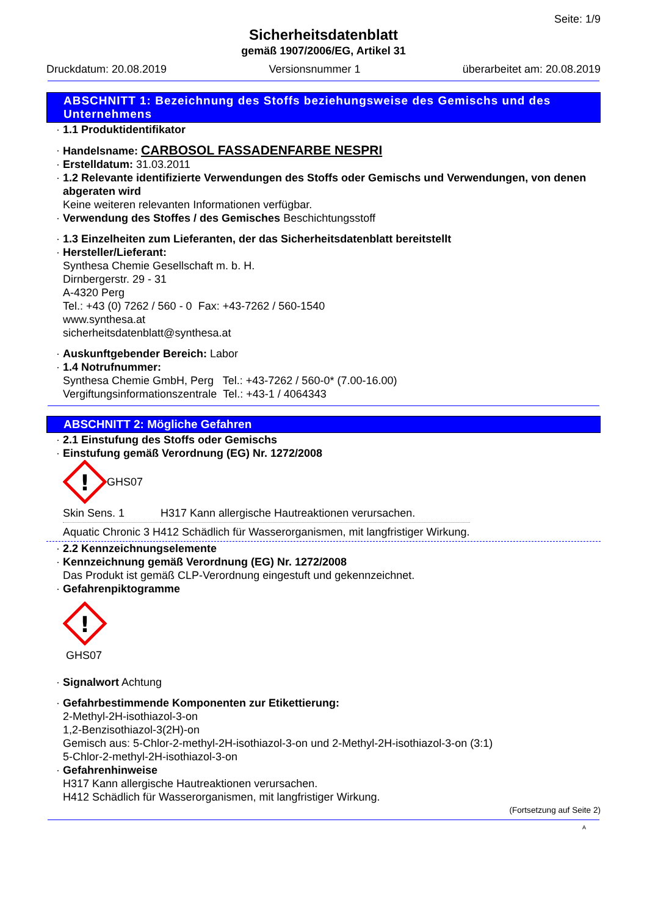Seite: 1/9
Sicherheitsdatenblatt
gemäß 1907/2006/EG, Artikel 31
Druckdatum: 20.08.2019 Versionsnummer 1 überarbeitet am: 20.08.2019
ABSCHNITT 1: Bezeichnung des Stoffs beziehungsweise des Gemischs und des Unternehmens
1.1 Produktidentifikator
Handelsname: CARBOSOL FASSADENFARBE NESPRI
Erstelldatum: 31.03.2011
1.2 Relevante identifizierte Verwendungen des Stoffs oder Gemischs und Verwendungen, von denen abgeraten wird
Keine weiteren relevanten Informationen verfügbar.
Verwendung des Stoffes / des Gemisches Beschichtungsstoff
1.3 Einzelheiten zum Lieferanten, der das Sicherheitsdatenblatt bereitstellt
Hersteller/Lieferant:
Synthesa Chemie Gesellschaft m. b. H.
Dirnbergerstr. 29 - 31
A-4320 Perg
Tel.: +43 (0) 7262 / 560 - 0 Fax: +43-7262 / 560-1540
www.synthesa.at
sicherheitsdatenblatt@synthesa.at
Auskunftgebender Bereich: Labor
1.4 Notrufnummer:
Synthesa Chemie GmbH, Perg Tel.: +43-7262 / 560-0* (7.00-16.00)
Vergiftungsinformationszentrale Tel.: +43-1 / 4064343
ABSCHNITT 2: Mögliche Gefahren
2.1 Einstufung des Stoffs oder Gemischs
Einstufung gemäß Verordnung (EG) Nr. 1272/2008
!
GHS07
| Skin Sens. 1 | H317 Kann allergische Hautreaktionen verursachen. |
| Aquatic Chronic 3 H412 Schädlich für Wasserorganismen, mit langfristiger Wirkung. | |
2.2 Kennzeichnungselemente
Kennzeichnung gemäß Verordnung (EG) Nr. 1272/2008
Das Produkt ist gemäß CLP-Verordnung eingestuft und gekennzeichnet.
Gefahrenpiktogramme
!
GHS07
Signalwort Achtung
Gefahrbestimmende Komponenten zur Etikettierung:
2-Methyl-2H-isothiazol-3-on
1,2-Benzisothiazol-3(2H)-on
Gemisch aus: 5-Chlor-2-methyl-2H-isothiazol-3-on und 2-Methyl-2H-isothiazol-3-on (3:1)
5-Chlor-2-methyl-2H-isothiazol-3-on
Gefahrenhinweise
H317 Kann allergische Hautreaktionen verursachen.
H412 Schädlich für Wasserorganismen, mit langfristiger Wirkung.
(Fortsetzung auf Seite 2)
A